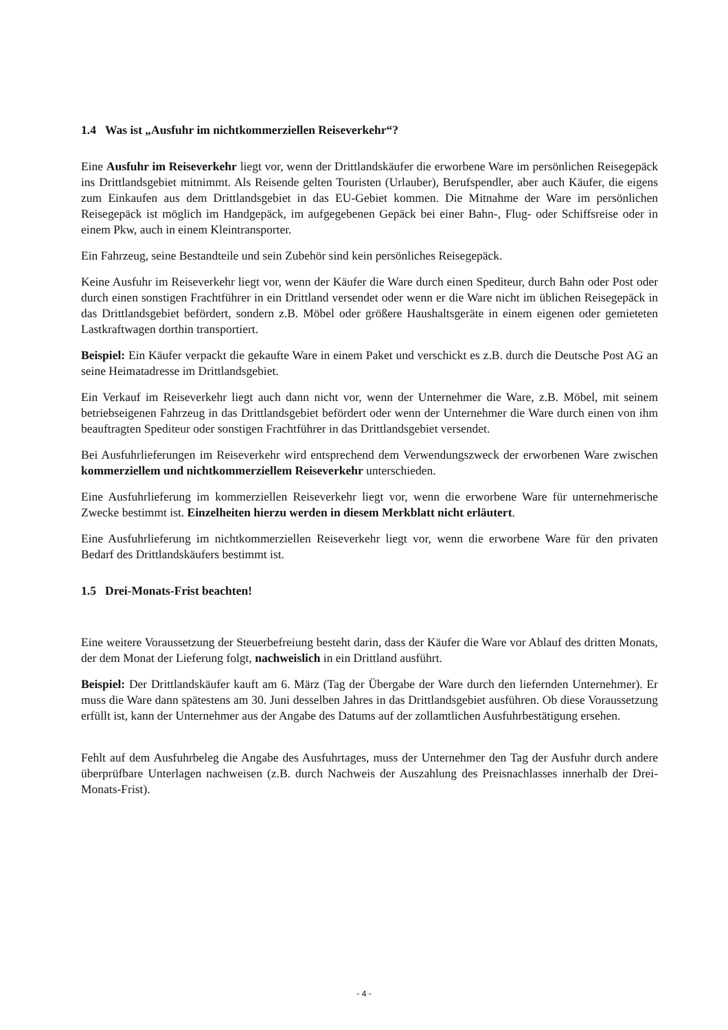1.4 Was ist „Ausfuhr im nichtkommerziellen Reiseverkehr“?
Eine Ausfuhr im Reiseverkehr liegt vor, wenn der Drittlandskäufer die erworbene Ware im persönlichen Reisegepäck ins Drittlandsgebiet mitnimmt. Als Reisende gelten Touristen (Urlauber), Berufspendler, aber auch Käufer, die eigens zum Einkaufen aus dem Drittlandsgebiet in das EU-Gebiet kommen. Die Mitnahme der Ware im persönlichen Reisegepäck ist möglich im Handgepäck, im aufgegebenen Gepäck bei einer Bahn-, Flug- oder Schiffsreise oder in einem Pkw, auch in einem Kleintransporter.
Ein Fahrzeug, seine Bestandteile und sein Zubehör sind kein persönliches Reisegepäck.
Keine Ausfuhr im Reiseverkehr liegt vor, wenn der Käufer die Ware durch einen Spediteur, durch Bahn oder Post oder durch einen sonstigen Frachtführer in ein Drittland versendet oder wenn er die Ware nicht im üblichen Reisegepäck in das Drittlandsgebiet befördert, sondern z.B. Möbel oder größere Haushaltsgeräte in einem eigenen oder gemieteten Lastkraftwagen dorthin transportiert.
Beispiel: Ein Käufer verpackt die gekaufte Ware in einem Paket und verschickt es z.B. durch die Deutsche Post AG an seine Heimatadresse im Drittlandsgebiet.
Ein Verkauf im Reiseverkehr liegt auch dann nicht vor, wenn der Unternehmer die Ware, z.B. Möbel, mit seinem betriebseigenen Fahrzeug in das Drittlandsgebiet befördert oder wenn der Unternehmer die Ware durch einen von ihm beauftragten Spediteur oder sonstigen Frachtführer in das Drittlandsgebiet versendet.
Bei Ausfuhrlieferungen im Reiseverkehr wird entsprechend dem Verwendungszweck der erworbenen Ware zwischen kommerziellem und nichtkommerziellem Reiseverkehr unterschieden.
Eine Ausfuhrlieferung im kommerziellen Reiseverkehr liegt vor, wenn die erworbene Ware für unternehmerische Zwecke bestimmt ist. Einzelheiten hierzu werden in diesem Merkblatt nicht erläutert.
Eine Ausfuhrlieferung im nichtkommerziellen Reiseverkehr liegt vor, wenn die erworbene Ware für den privaten Bedarf des Drittlandskäufers bestimmt ist.
1.5 Drei-Monats-Frist beachten!
Eine weitere Voraussetzung der Steuerbefreiung besteht darin, dass der Käufer die Ware vor Ablauf des dritten Monats, der dem Monat der Lieferung folgt, nachweislich in ein Drittland ausführt.
Beispiel: Der Drittlandskäufer kauft am 6. März (Tag der Übergabe der Ware durch den liefernden Unternehmer). Er muss die Ware dann spätestens am 30. Juni desselben Jahres in das Drittlandsgebiet ausführen. Ob diese Voraussetzung erfüllt ist, kann der Unternehmer aus der Angabe des Datums auf der zollamtlichen Ausfuhrbestätigung ersehen.
Fehlt auf dem Ausfuhrbeleg die Angabe des Ausfuhrtages, muss der Unternehmer den Tag der Ausfuhr durch andere überprüfbare Unterlagen nachweisen (z.B. durch Nachweis der Auszahlung des Preisnachlasses innerhalb der Drei-Monats-Frist).
- 4 -